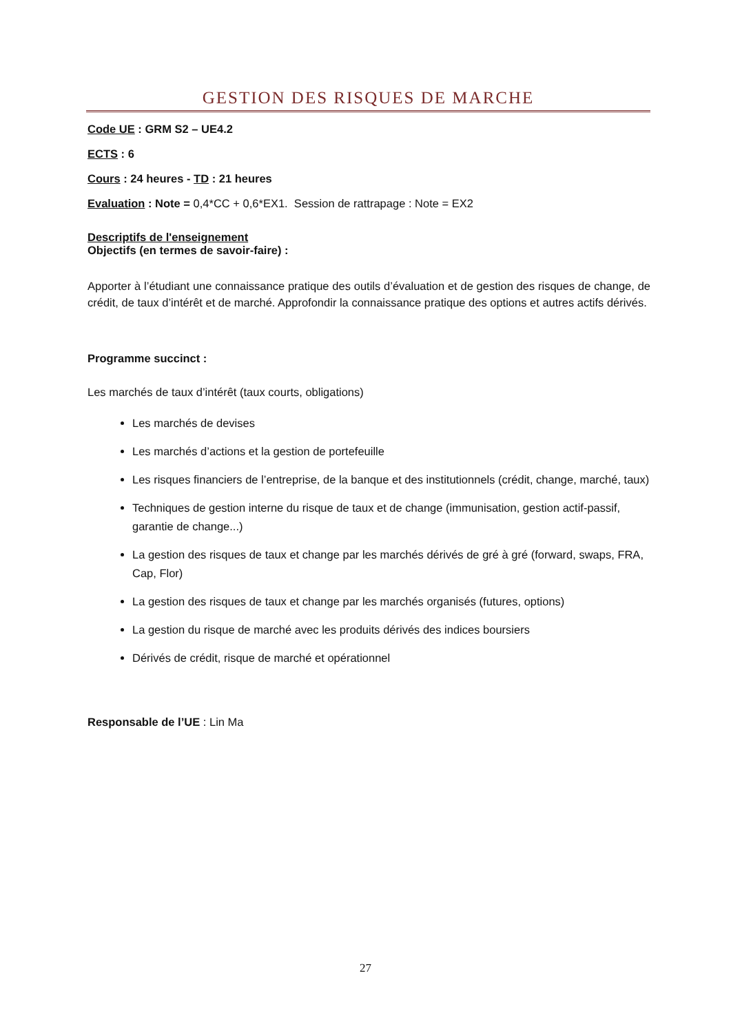GESTION DES RISQUES DE MARCHE
Code UE : GRM S2 – UE4.2
ECTS : 6
Cours : 24 heures - TD : 21 heures
Evaluation : Note = 0,4*CC + 0,6*EX1. Session de rattrapage : Note = EX2
Descriptifs de l'enseignement
Objectifs (en termes de savoir-faire) :
Apporter à l’étudiant une connaissance pratique des outils d’évaluation et de gestion des risques de change, de crédit, de taux d’intérêt et de marché. Approfondir la connaissance pratique des options et autres actifs dérivés.
Programme succinct :
Les marchés de taux d’intérêt (taux courts, obligations)
Les marchés de devises
Les marchés d’actions et la gestion de portefeuille
Les risques financiers de l’entreprise, de la banque et des institutionnels (crédit, change, marché, taux)
Techniques de gestion interne du risque de taux et de change (immunisation, gestion actif-passif, garantie de change...)
La gestion des risques de taux et change par les marchés dérivés de gré à gré (forward, swaps, FRA, Cap, Flor)
La gestion des risques de taux et change par les marchés organisés (futures, options)
La gestion du risque de marché avec les produits dérivés des indices boursiers
Dérivés de crédit, risque de marché et opérationnel
Responsable de l’UE : Lin Ma
27